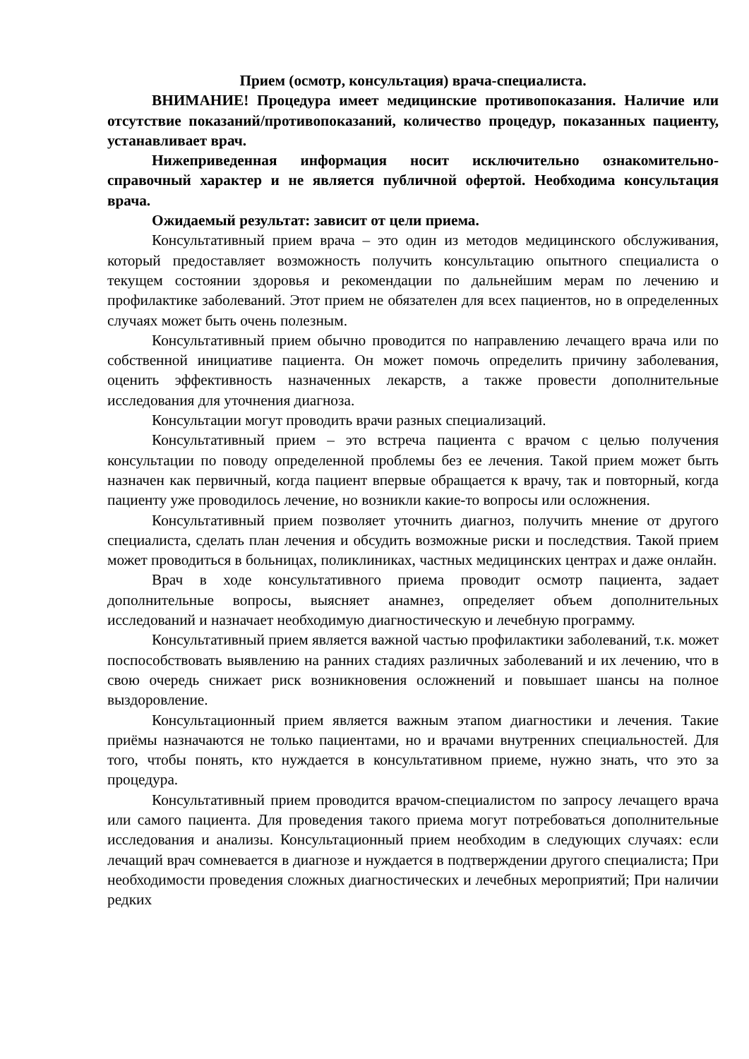Прием (осмотр, консультация) врача-специалиста.
ВНИМАНИЕ! Процедура имеет медицинские противопоказания. Наличие или отсутствие показаний/противопоказаний, количество процедур, показанных пациенту, устанавливает врач.
Нижеприведенная информация носит исключительно ознакомительно-справочный характер и не является публичной офертой. Необходима консультация врача.
Ожидаемый результат: зависит от цели приема.
Консультативный прием врача – это один из методов медицинского обслуживания, который предоставляет возможность получить консультацию опытного специалиста о текущем состоянии здоровья и рекомендации по дальнейшим мерам по лечению и профилактике заболеваний. Этот прием не обязателен для всех пациентов, но в определенных случаях может быть очень полезным.
Консультативный прием обычно проводится по направлению лечащего врача или по собственной инициативе пациента. Он может помочь определить причину заболевания, оценить эффективность назначенных лекарств, а также провести дополнительные исследования для уточнения диагноза.
Консультации могут проводить врачи разных специализаций.
Консультативный прием – это встреча пациента с врачом с целью получения консультации по поводу определенной проблемы без ее лечения. Такой прием может быть назначен как первичный, когда пациент впервые обращается к врачу, так и повторный, когда пациенту уже проводилось лечение, но возникли какие-то вопросы или осложнения.
Консультативный прием позволяет уточнить диагноз, получить мнение от другого специалиста, сделать план лечения и обсудить возможные риски и последствия. Такой прием может проводиться в больницах, поликлиниках, частных медицинских центрах и даже онлайн.
Врач в ходе консультативного приема проводит осмотр пациента, задает дополнительные вопросы, выясняет анамнез, определяет объем дополнительных исследований и назначает необходимую диагностическую и лечебную программу.
Консультативный прием является важной частью профилактики заболеваний, т.к. может поспособствовать выявлению на ранних стадиях различных заболеваний и их лечению, что в свою очередь снижает риск возникновения осложнений и повышает шансы на полное выздоровление.
Консультационный прием является важным этапом диагностики и лечения. Такие приёмы назначаются не только пациентами, но и врачами внутренних специальностей. Для того, чтобы понять, кто нуждается в консультативном приеме, нужно знать, что это за процедура.
Консультативный прием проводится врачом-специалистом по запросу лечащего врача или самого пациента. Для проведения такого приема могут потребоваться дополнительные исследования и анализы. Консультационный прием необходим в следующих случаях: если лечащий врач сомневается в диагнозе и нуждается в подтверждении другого специалиста; При необходимости проведения сложных диагностических и лечебных мероприятий; При наличии редких